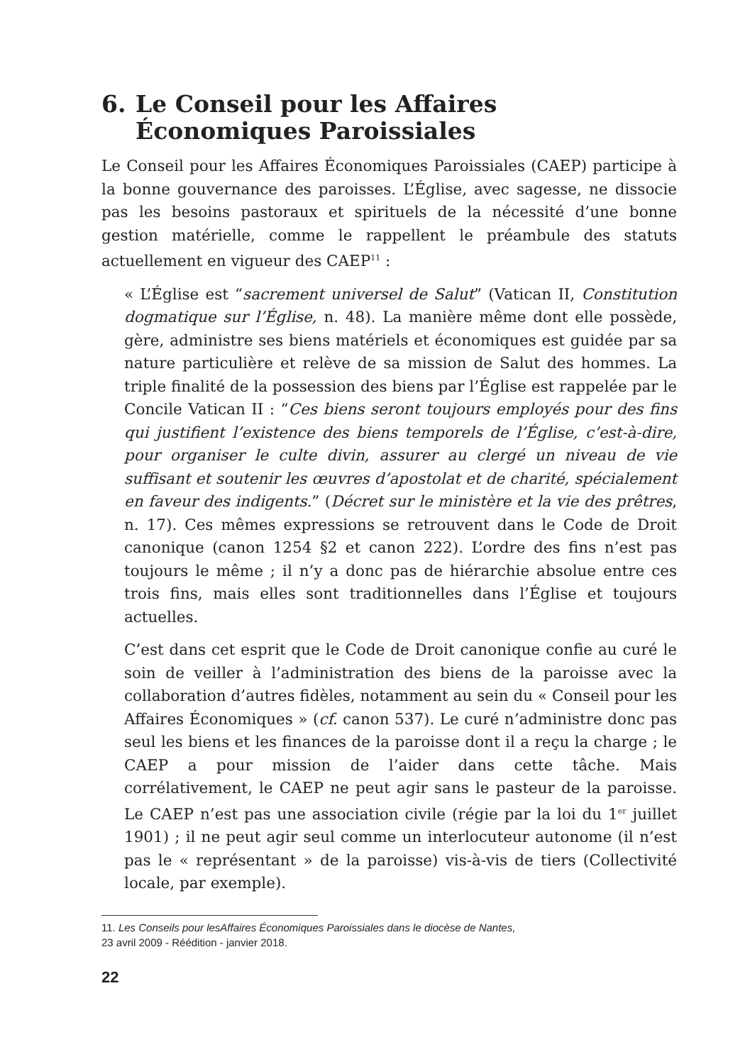6. Le Conseil pour les Affaires Économiques Paroissiales
Le Conseil pour les Affaires Économiques Paroissiales (CAEP) participe à la bonne gouvernance des paroisses. L’Église, avec sagesse, ne dissocie pas les besoins pastoraux et spirituels de la nécessité d’une bonne gestion matérielle, comme le rappellent le préambule des statuts actuellement en vigueur des CAEP<sup>11</sup> :
« L’Église est “sacrement universel de Salut” (Vatican II, Constitution dogmatique sur l’Église, n. 48). La manière même dont elle possède, gère, administre ses biens matériels et économiques est guidée par sa nature particulière et relève de sa mission de Salut des hommes. La triple finalité de la possession des biens par l’Église est rappelée par le Concile Vatican II : “Ces biens seront toujours employés pour des fins qui justifient l’existence des biens temporels de l’Église, c’est-à-dire, pour organiser le culte divin, assurer au clergé un niveau de vie suffisant et soutenir les œuvres d’apostolat et de charité, spécialement en faveur des indigents.” (Décret sur le ministère et la vie des prêtres, n. 17). Ces mêmes expressions se retrouvent dans le Code de Droit canonique (canon 1254 §2 et canon 222). L’ordre des fins n’est pas toujours le même ; il n’y a donc pas de hiérarchie absolue entre ces trois fins, mais elles sont traditionnelles dans l’Église et toujours actuelles.
C’est dans cet esprit que le Code de Droit canonique confie au curé le soin de veiller à l’administration des biens de la paroisse avec la collaboration d’autres fidèles, notamment au sein du « Conseil pour les Affaires Économiques » (cf. canon 537). Le curé n’administre donc pas seul les biens et les finances de la paroisse dont il a reçu la charge ; le CAEP a pour mission de l’aider dans cette tâche. Mais corrélativement, le CAEP ne peut agir sans le pasteur de la paroisse. Le CAEP n’est pas une association civile (régie par la loi du 1<sup>er</sup> juillet 1901) ; il ne peut agir seul comme un interlocuteur autonome (il n’est pas le « représentant » de la paroisse) vis-à-vis de tiers (Collectivité locale, par exemple).
11. Les Conseils pour lesAffaires Économiques Paroissiales dans le diocèse de Nantes,
23 avril 2009 - Réédition - janvier 2018.
22